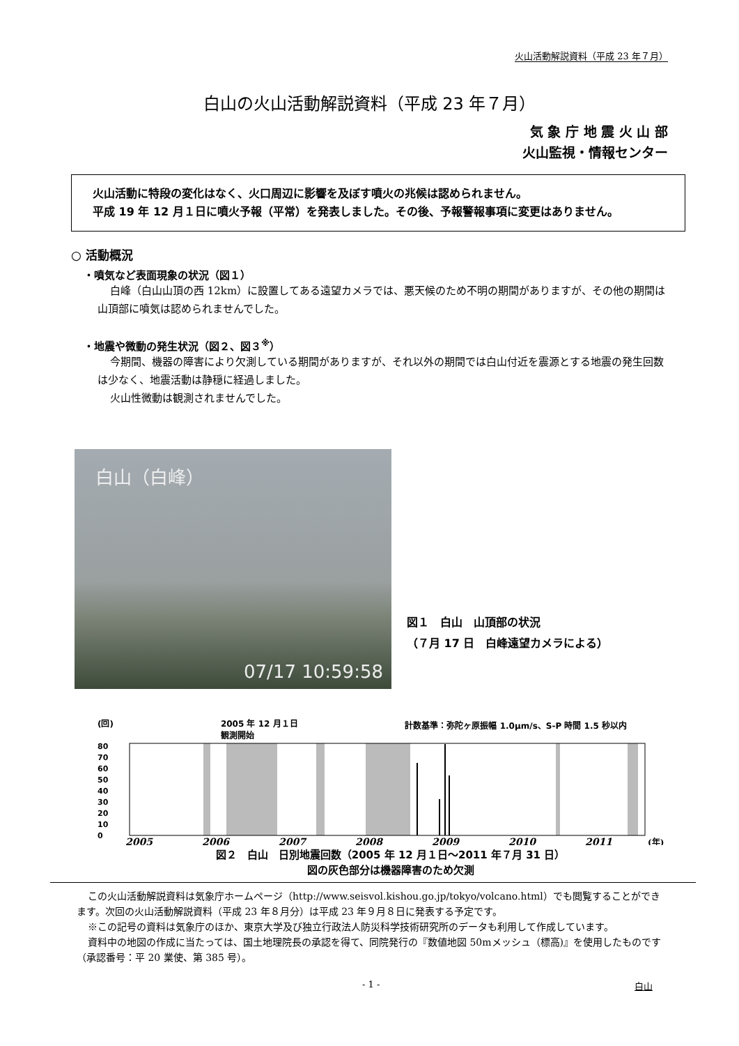火山活動解説資料（平成 23 年７月）
白山の火山活動解説資料（平成 23 年７月）
気 象 庁 地 震 火 山 部
火山監視・情報センター
　火山活動に特段の変化はなく、火口周辺に影響を及ぼす噴火の兆候は認められません。
　平成 19 年 12 月１日に噴火予報（平常）を発表しました。その後、予報警報事項に変更はありません。
○ 活動概況
・噴気など表面現象の状況（図１）
白峰（白山山頂の西 12km）に設置してある遠望カメラでは、悪天候のため不明の期間がありますが、その他の期間は山頂部に噴気は認められませんでした。
・地震や微動の発生状況（図２、図３<sup>※</sup>）
今期間、機器の障害により欠測している期間がありますが、それ以外の期間では白山付近を震源とする地震の発生回数は少なく、地震活動は静穏に経過しました。
火山性微動は観測されませんでした。
白山（白峰）
07/17 10:59:58
図１　白山　山頂部の状況
（７月 17 日　白峰遠望カメラによる）
(回) 2005 年 12 月１日
観測開始 計数基準：弥陀ヶ原振幅 1.0μm/s、S-P 時間 1.5 秒以内
80
70
60
50
40
30
20
10
0
2005
2006
2007
2008
2009
2010
2011
(年)
図２　白山　日別地震回数（2005 年 12 月１日～2011 年７月 31 日）
図の灰色部分は機器障害のため欠測
この火山活動解説資料は気象庁ホームページ（http://www.seisvol.kishou.go.jp/tokyo/volcano.html）でも閲覧することができます。次回の火山活動解説資料（平成 23 年８月分）は平成 23 年９月８日に発表する予定です。
※この記号の資料は気象庁のほか、東京大学及び独立行政法人防災科学技術研究所のデータも利用して作成しています。
資料中の地図の作成に当たっては、国土地理院長の承認を得て、同院発行の『数値地図 50mメッシュ（標高)』を使用したものです（承認番号：平 20 業使、第 385 号）。
- 1 - 白山